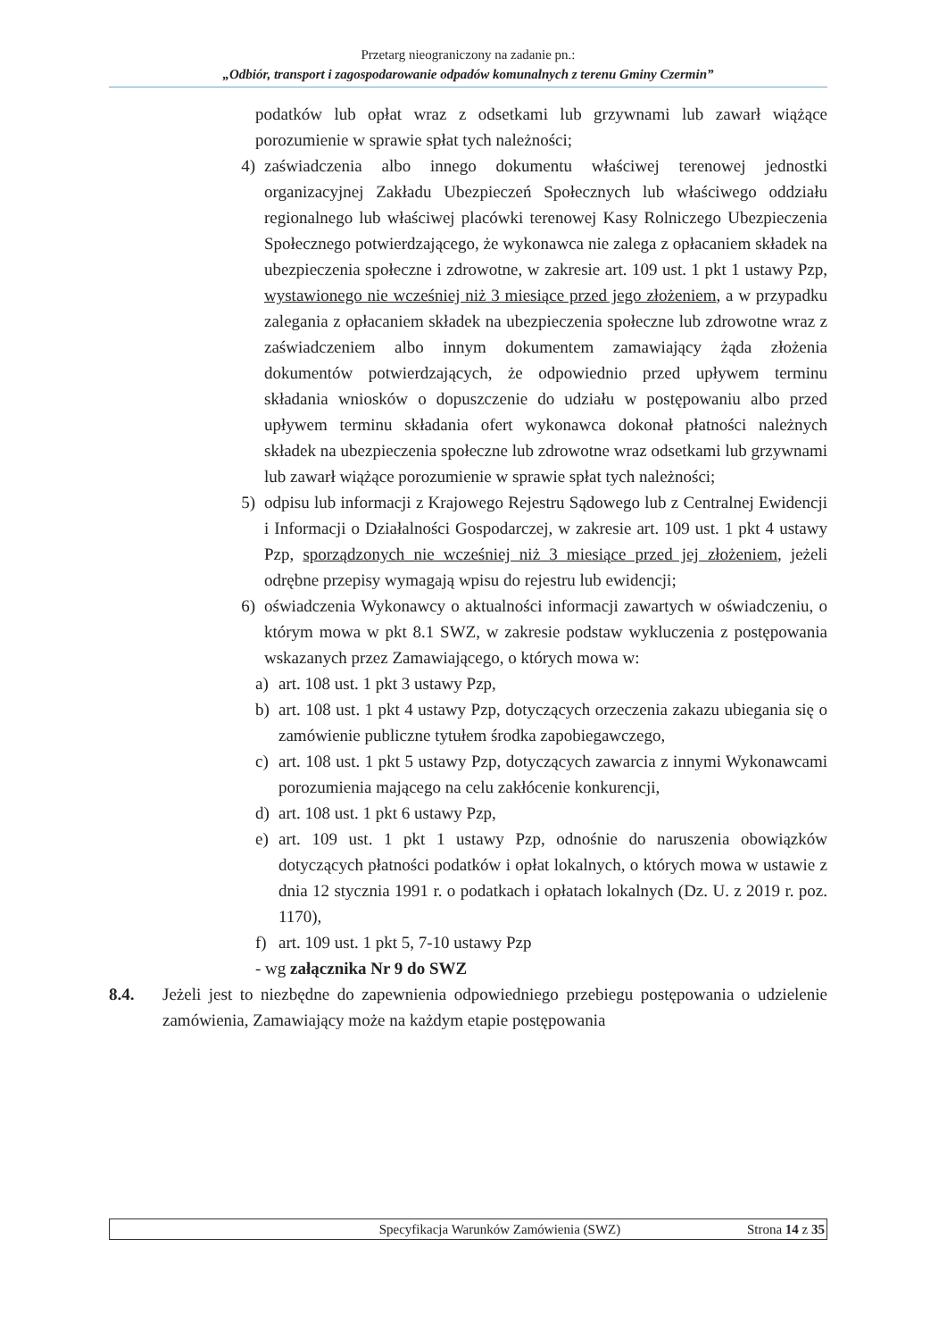Przetarg nieograniczony na zadanie pn.:
„Odbiór, transport i zagospodarowanie odpadów komunalnych z terenu Gminy Czermin”
podatków lub opłat wraz z odsetkami lub grzywnami lub zawarł wiążące porozumienie w sprawie spłat tych należności;
4) zaświadczenia albo innego dokumentu właściwej terenowej jednostki organizacyjnej Zakładu Ubezpieczeń Społecznych lub właściwego oddziału regionalnego lub właściwej placówki terenowej Kasy Rolniczego Ubezpieczenia Społecznego potwierdzającego, że wykonawca nie zalega z opłacaniem składek na ubezpieczenia społeczne i zdrowotne, w zakresie art. 109 ust. 1 pkt 1 ustawy Pzp, wystawionego nie wcześniej niż 3 miesiące przed jego złożeniem, a w przypadku zalegania z opłacaniem składek na ubezpieczenia społeczne lub zdrowotne wraz z zaświadczeniem albo innym dokumentem zamawiający żąda złożenia dokumentów potwierdzających, że odpowiednio przed upływem terminu składania wniosków o dopuszczenie do udziału w postępowaniu albo przed upływem terminu składania ofert wykonawca dokonał płatności należnych składek na ubezpieczenia społeczne lub zdrowotne wraz odsetkami lub grzywnami lub zawarł wiążące porozumienie w sprawie spłat tych należności;
5) odpisu lub informacji z Krajowego Rejestru Sądowego lub z Centralnej Ewidencji i Informacji o Działalności Gospodarczej, w zakresie art. 109 ust. 1 pkt 4 ustawy Pzp, sporządzonych nie wcześniej niż 3 miesiące przed jej złożeniem, jeżeli odrębne przepisy wymagają wpisu do rejestru lub ewidencji;
6) oświadczenia Wykonawcy o aktualności informacji zawartych w oświadczeniu, o którym mowa w pkt 8.1 SWZ, w zakresie podstaw wykluczenia z postępowania wskazanych przez Zamawiającego, o których mowa w:
a) art. 108 ust. 1 pkt 3 ustawy Pzp,
b) art. 108 ust. 1 pkt 4 ustawy Pzp, dotyczących orzeczenia zakazu ubiegania się o zamówienie publiczne tytułem środka zapobiegawczego,
c) art. 108 ust. 1 pkt 5 ustawy Pzp, dotyczących zawarcia z innymi Wykonawcami porozumienia mającego na celu zakłócenie konkurencji,
d) art. 108 ust. 1 pkt 6 ustawy Pzp,
e) art. 109 ust. 1 pkt 1 ustawy Pzp, odnośnie do naruszenia obowiązków dotyczących płatności podatków i opłat lokalnych, o których mowa w ustawie z dnia 12 stycznia 1991 r. o podatkach i opłatach lokalnych (Dz. U. z 2019 r. poz. 1170),
f) art. 109 ust. 1 pkt 5, 7-10 ustawy Pzp
- wg załącznika Nr 9 do SWZ
8.4. Jeżeli jest to niezbędne do zapewnienia odpowiedniego przebiegu postępowania o udzielenie zamówienia, Zamawiający może na każdym etapie postępowania
Specyfikacja Warunków Zamówienia (SWZ)
Strona 14 z 35